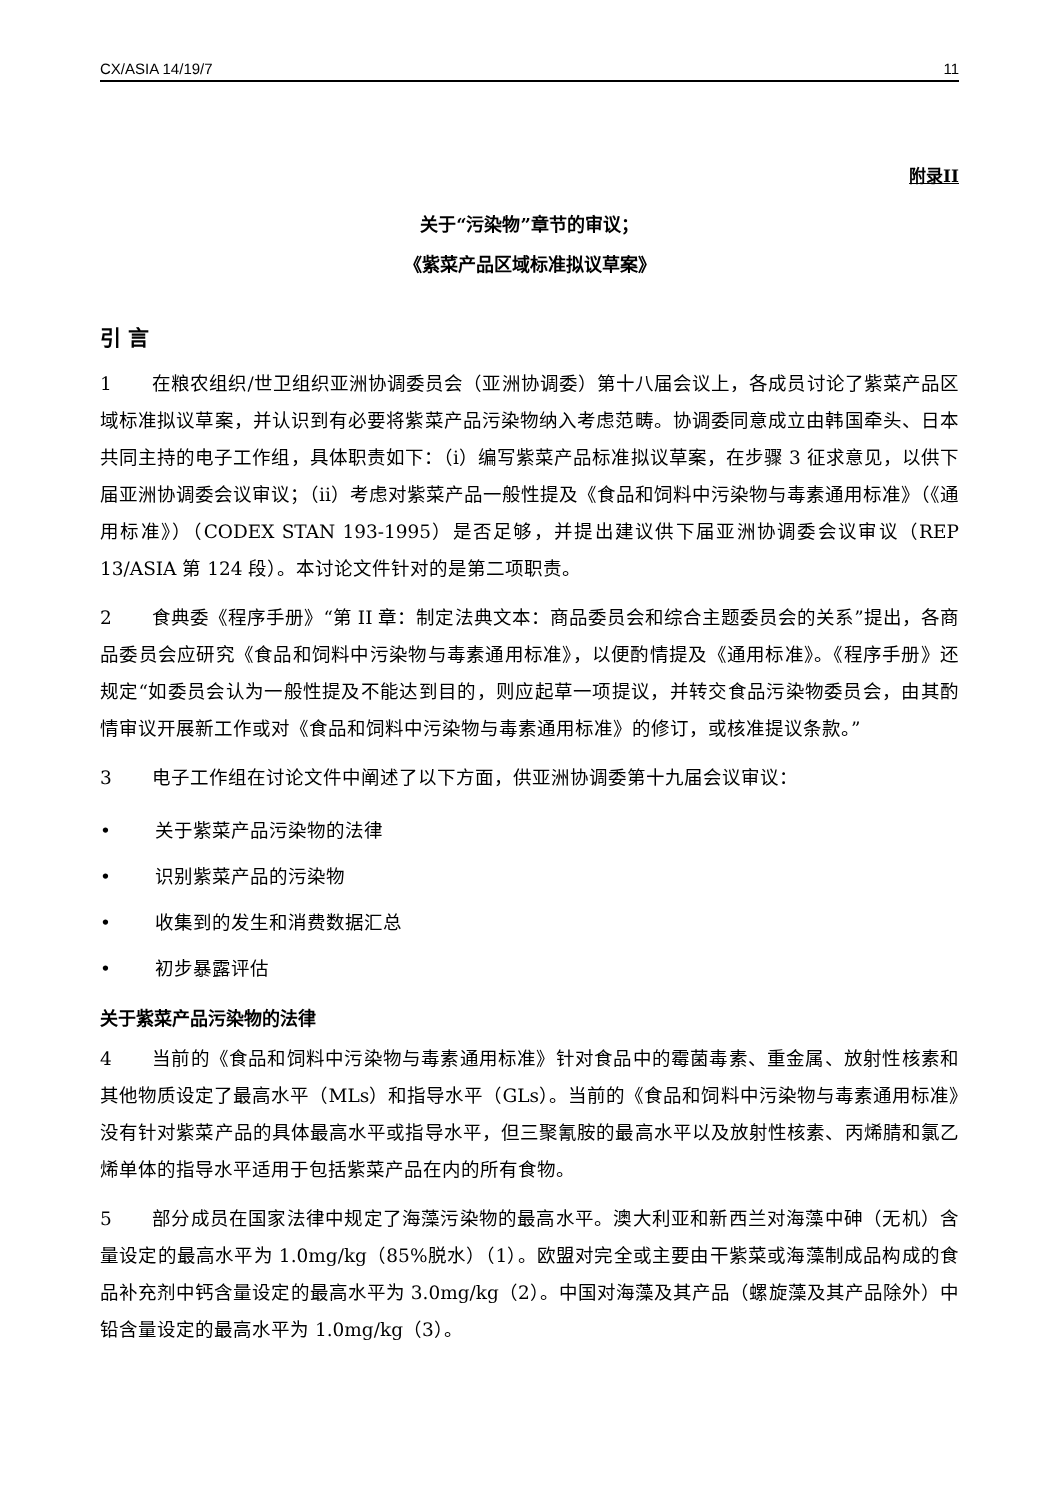CX/ASIA 14/19/7 11
附录II
关于“污染物”章节的审议；
《紫菜产品区域标准拟议草案》
引 言
1 在粮农组织/世卫组织亚洲协调委员会（亚洲协调委）第十八届会议上，各成员讨论了紫菜产品区域标准拟议草案，并认识到有必要将紫菜产品污染物纳入考虑范畴。协调委同意成立由韩国牵头、日本共同主持的电子工作组，具体职责如下：（i）编写紫菜产品标准拟议草案，在步骤 3 征求意见，以供下届亚洲协调委会议审议；（ii）考虑对紫菜产品一般性提及《食品和饲料中污染物与毒素通用标准》（《通用标准》）（CODEX STAN 193-1995）是否足够，并提出建议供下届亚洲协调委会议审议（REP 13/ASIA 第 124 段）。本讨论文件针对的是第二项职责。
2 食典委《程序手册》“第 II 章：制定法典文本：商品委员会和综合主题委员会的关系”提出，各商品委员会应研究《食品和饲料中污染物与毒素通用标准》，以便酌情提及《通用标准》。《程序手册》还规定“如委员会认为一般性提及不能达到目的，则应起草一项提议，并转交食品污染物委员会，由其酌情审议开展新工作或对《食品和饲料中污染物与毒素通用标准》的修订，或核准提议条款。”
3 电子工作组在讨论文件中阐述了以下方面，供亚洲协调委第十九届会议审议：
• 关于紫菜产品污染物的法律
• 识别紫菜产品的污染物
• 收集到的发生和消费数据汇总
• 初步暴露评估
关于紫菜产品污染物的法律
4 当前的《食品和饲料中污染物与毒素通用标准》针对食品中的霉菌毒素、重金属、放射性核素和其他物质设定了最高水平（MLs）和指导水平（GLs）。当前的《食品和饲料中污染物与毒素通用标准》没有针对紫菜产品的具体最高水平或指导水平，但三聚氰胺的最高水平以及放射性核素、丙烯腈和氯乙烯单体的指导水平适用于包括紫菜产品在内的所有食物。
5 部分成员在国家法律中规定了海藻污染物的最高水平。澳大利亚和新西兰对海藻中砷（无机）含量设定的最高水平为 1.0mg/kg（85%脱水）（1）。欧盟对完全或主要由干紫菜或海藻制成品构成的食品补充剂中钙含量设定的最高水平为 3.0mg/kg（2）。中国对海藻及其产品（螺旋藻及其产品除外）中铅含量设定的最高水平为 1.0mg/kg（3）。